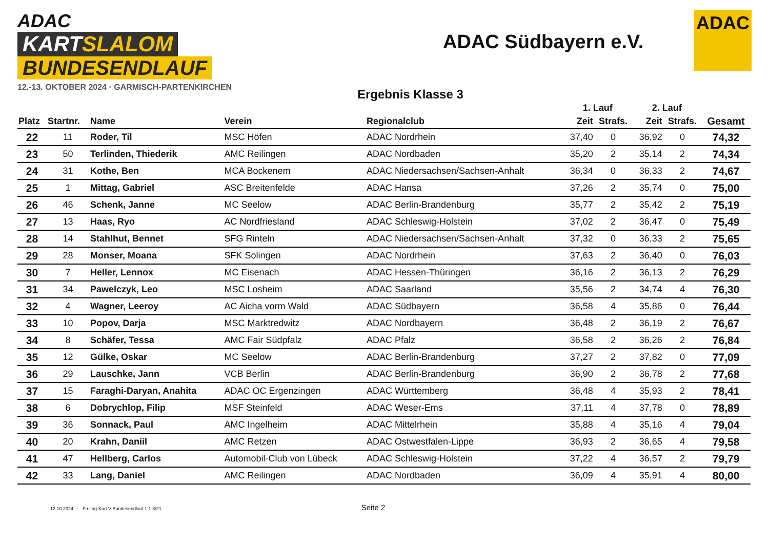ADAC
KARTSLALOM
BUNDESENDLAUF
12.-13. OKTOBER 2024 · GARMISCH-PARTENKIRCHEN
ADAC Südbayern e.V.
ADAC
Ergebnis Klasse 3
| | | | | | 1. Lauf | | 2. Lauf | | |
| --- | --- | --- | --- | --- | --- | --- | --- | --- | --- |
| Platz | Startnr. | Name | Verein | Regionalclub | Zeit | Strafs. | Zeit | Strafs. | Gesamt |
| 22 | 11 | Roder, Til | MSC Höfen | ADAC Nordrhein | 37,40 | 0 | 36,92 | 0 | 74,32 |
| 23 | 50 | Terlinden, Thiederik | AMC Reilingen | ADAC Nordbaden | 35,20 | 2 | 35,14 | 2 | 74,34 |
| 24 | 31 | Kothe, Ben | MCA Bockenem | ADAC Niedersachsen/Sachsen-Anhalt | 36,34 | 0 | 36,33 | 2 | 74,67 |
| 25 | 1 | Mittag, Gabriel | ASC Breitenfelde | ADAC Hansa | 37,26 | 2 | 35,74 | 0 | 75,00 |
| 26 | 46 | Schenk, Janne | MC Seelow | ADAC Berlin-Brandenburg | 35,77 | 2 | 35,42 | 2 | 75,19 |
| 27 | 13 | Haas, Ryo | AC Nordfriesland | ADAC Schleswig-Holstein | 37,02 | 2 | 36,47 | 0 | 75,49 |
| 28 | 14 | Stahlhut, Bennet | SFG Rinteln | ADAC Niedersachsen/Sachsen-Anhalt | 37,32 | 0 | 36,33 | 2 | 75,65 |
| 29 | 28 | Monser, Moana | SFK Solingen | ADAC Nordrhein | 37,63 | 2 | 36,40 | 0 | 76,03 |
| 30 | 7 | Heller, Lennox | MC Eisenach | ADAC Hessen-Thüringen | 36,16 | 2 | 36,13 | 2 | 76,29 |
| 31 | 34 | Pawelczyk, Leo | MSC Losheim | ADAC Saarland | 35,56 | 2 | 34,74 | 4 | 76,30 |
| 32 | 4 | Wagner, Leeroy | AC Aicha vorm Wald | ADAC Südbayern | 36,58 | 4 | 35,86 | 0 | 76,44 |
| 33 | 10 | Popov, Darja | MSC Marktredwitz | ADAC Nordbayern | 36,48 | 2 | 36,19 | 2 | 76,67 |
| 34 | 8 | Schäfer, Tessa | AMC Fair Südpfalz | ADAC Pfalz | 36,58 | 2 | 36,26 | 2 | 76,84 |
| 35 | 12 | Gülke, Oskar | MC Seelow | ADAC Berlin-Brandenburg | 37,27 | 2 | 37,82 | 0 | 77,09 |
| 36 | 29 | Lauschke, Jann | VCB Berlin | ADAC Berlin-Brandenburg | 36,90 | 2 | 36,78 | 2 | 77,68 |
| 37 | 15 | Faraghi-Daryan, Anahita | ADAC OC Ergenzingen | ADAC Württemberg | 36,48 | 4 | 35,93 | 2 | 78,41 |
| 38 | 6 | Dobrychlop, Filip | MSF Steinfeld | ADAC Weser-Ems | 37,11 | 4 | 37,78 | 0 | 78,89 |
| 39 | 36 | Sonnack, Paul | AMC Ingelheim | ADAC Mittelrhein | 35,88 | 4 | 35,16 | 4 | 79,04 |
| 40 | 20 | Krahn, Daniil | AMC Retzen | ADAC Ostwestfalen-Lippe | 36,93 | 2 | 36,65 | 4 | 79,58 |
| 41 | 47 | Hellberg, Carlos | Automobil-Club von Lübeck | ADAC Schleswig-Holstein | 37,22 | 4 | 36,57 | 2 | 79,79 |
| 42 | 33 | Lang, Daniel | AMC Reilingen | ADAC Nordbaden | 36,09 | 4 | 35,91 | 4 | 80,00 |
12.10.2024 - Freitag-Kart V-Bundesendlauf 1.1 8/21
Seite 2